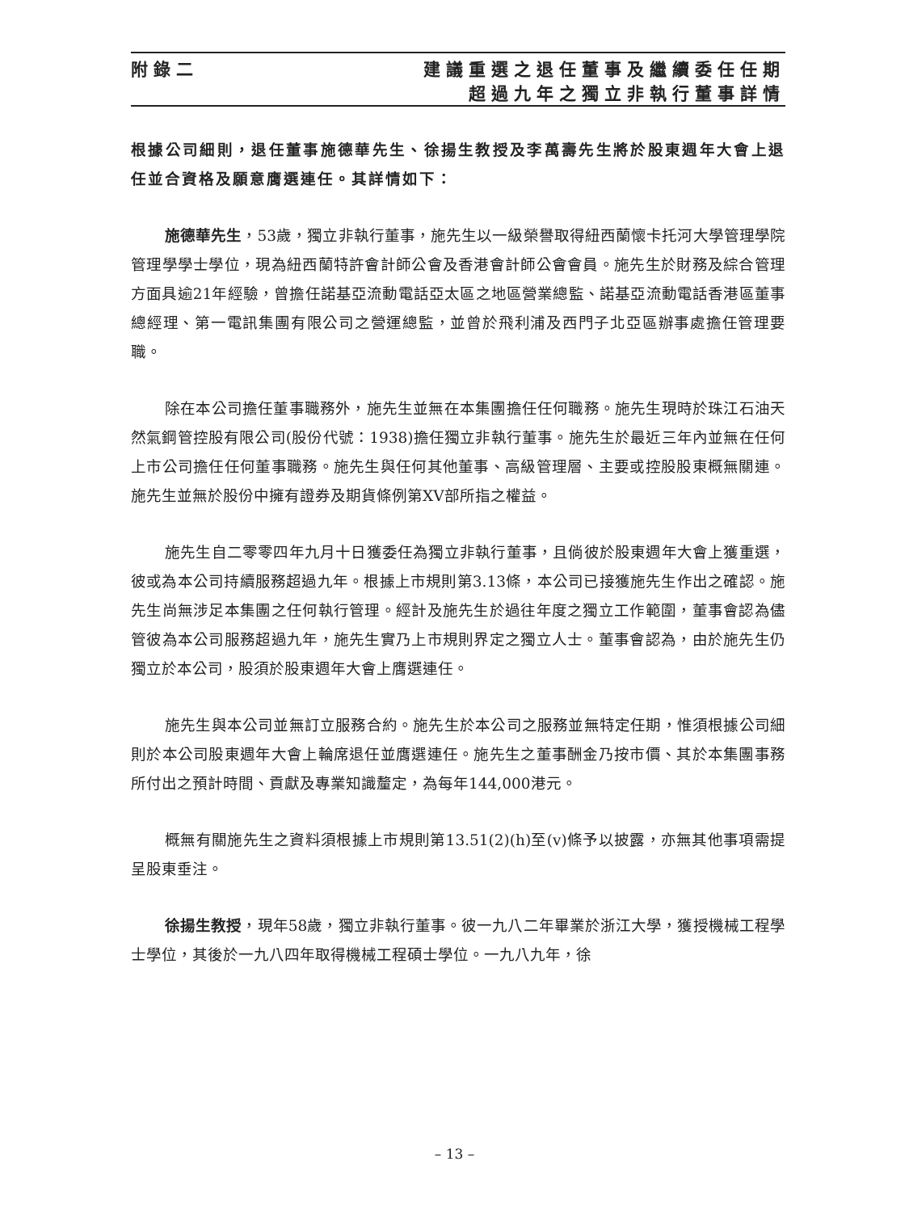附錄二 建議重選之退任董事及繼續委任任期
超過九年之獨立非執行董事詳情
根據公司細則，退任董事施德華先生、徐揚生教授及李萬壽先生將於股東週年大會上退任並合資格及願意膺選連任。其詳情如下：
施德華先生，53歲，獨立非執行董事，施先生以一級榮譽取得紐西蘭懷卡托河大學管理學院管理學學士學位，現為紐西蘭特許會計師公會及香港會計師公會會員。施先生於財務及綜合管理方面具逾21年經驗，曾擔任諾基亞流動電話亞太區之地區營業總監、諾基亞流動電話香港區董事總經理、第一電訊集團有限公司之營運總監，並曾於飛利浦及西門子北亞區辦事處擔任管理要職。
除在本公司擔任董事職務外，施先生並無在本集團擔任任何職務。施先生現時於珠江石油天然氣鋼管控股有限公司(股份代號：1938)擔任獨立非執行董事。施先生於最近三年內並無在任何上市公司擔任任何董事職務。施先生與任何其他董事、高級管理層、主要或控股股東概無關連。施先生並無於股份中擁有證券及期貨條例第XV部所指之權益。
施先生自二零零四年九月十日獲委任為獨立非執行董事，且倘彼於股東週年大會上獲重選，彼或為本公司持續服務超過九年。根據上市規則第3.13條，本公司已接獲施先生作出之確認。施先生尚無涉足本集團之任何執行管理。經計及施先生於過往年度之獨立工作範圍，董事會認為儘管彼為本公司服務超過九年，施先生實乃上市規則界定之獨立人士。董事會認為，由於施先生仍獨立於本公司，股須於股東週年大會上膺選連任。
施先生與本公司並無訂立服務合約。施先生於本公司之服務並無特定任期，惟須根據公司細則於本公司股東週年大會上輪席退任並膺選連任。施先生之董事酬金乃按市價、其於本集團事務所付出之預計時間、貢獻及專業知識釐定，為每年144,000港元。
概無有關施先生之資料須根據上市規則第13.51(2)(h)至(v)條予以披露，亦無其他事項需提呈股東垂注。
徐揚生教授，現年58歲，獨立非執行董事。彼一九八二年畢業於浙江大學，獲授機械工程學士學位，其後於一九八四年取得機械工程碩士學位。一九八九年，徐
– 13 –